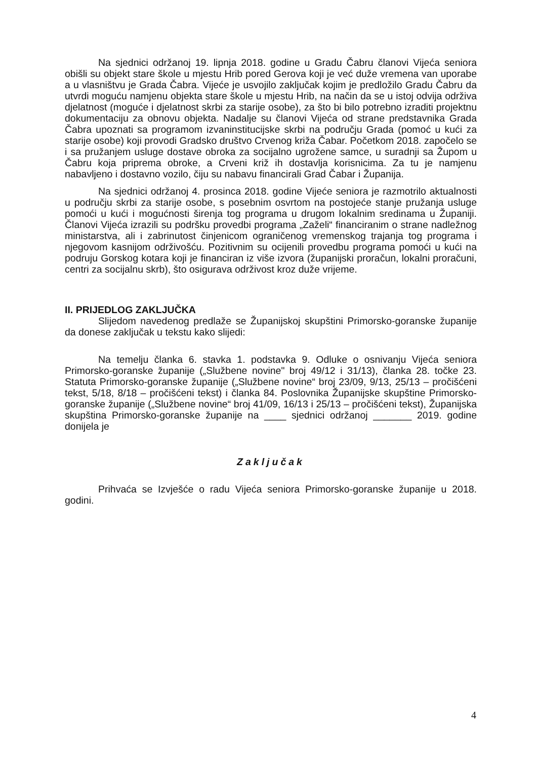Na sjednici održanoj 19. lipnja 2018. godine u Gradu Čabru članovi Vijeća seniora obišli su objekt stare škole u mjestu Hrib pored Gerova koji je već duže vremena van uporabe a u vlasništvu je Grada Čabra. Vijeće je usvojilo zaključak kojim je predložilo Gradu Čabru da utvrdi moguću namjenu objekta stare škole u mjestu Hrib, na način da se u istoj odvija održiva djelatnost (moguće i djelatnost skrbi za starije osobe), za što bi bilo potrebno izraditi projektnu dokumentaciju za obnovu objekta. Nadalje su članovi Vijeća od strane predstavnika Grada Čabra upoznati sa programom izvaninstitucijske skrbi na području Grada (pomoć u kući za starije osobe) koji provodi Gradsko društvo Crvenog križa Čabar. Početkom 2018. započelo se i sa pružanjem usluge dostave obroka za socijalno ugrožene samce, u suradnji sa Župom u Čabru koja priprema obroke, a Crveni križ ih dostavlja korisnicima. Za tu je namjenu nabavljeno i dostavno vozilo, čiju su nabavu financirali Grad Čabar i Županija.
Na sjednici održanoj 4. prosinca 2018. godine Vijeće seniora je razmotrilo aktualnosti u području skrbi za starije osobe, s posebnim osvrtom na postojeće stanje pružanja usluge pomoći u kući i mogućnosti širenja tog programa u drugom lokalnim sredinama u Županiji. Članovi Vijeća izrazili su podršku provedbi programa „Zaželi“ financiranim o strane nadležnog ministarstva, ali i zabrinutost činjenicom ograničenog vremenskog trajanja tog programa i njegovom kasnijom održivošću. Pozitivnim su ocijenili provedbu programa pomoći u kući na podruju Gorskog kotara koji je financiran iz više izvora (županijski proračun, lokalni proračuni, centri za socijalnu skrb), što osigurava održivost kroz duže vrijeme.
II. PRIJEDLOG ZAKLJUČKA
Slijedom navedenog predlaže se Županijskoj skupštini Primorsko-goranske županije da donese zaključak u tekstu kako slijedi:
Na temelju članka 6. stavka 1. podstavka 9. Odluke o osnivanju Vijeća seniora Primorsko-goranske županije („Službene novine" broj 49/12 i 31/13), članka 28. točke 23. Statuta Primorsko-goranske županije („Službene novine“ broj 23/09, 9/13, 25/13 – pročišćeni tekst, 5/18, 8/18 – pročišćeni tekst) i članka 84. Poslovnika Županijske skupštine Primorsko-goranske županije („Službene novine“ broj 41/09, 16/13 i 25/13 – pročišćeni tekst), Županijska skupština Primorsko-goranske županije na ____ sjednici održanoj _______ 2019. godine donijela je
Zaključak
Prihvaća se Izvješće o radu Vijeća seniora Primorsko-goranske županije u 2018. godini.
4